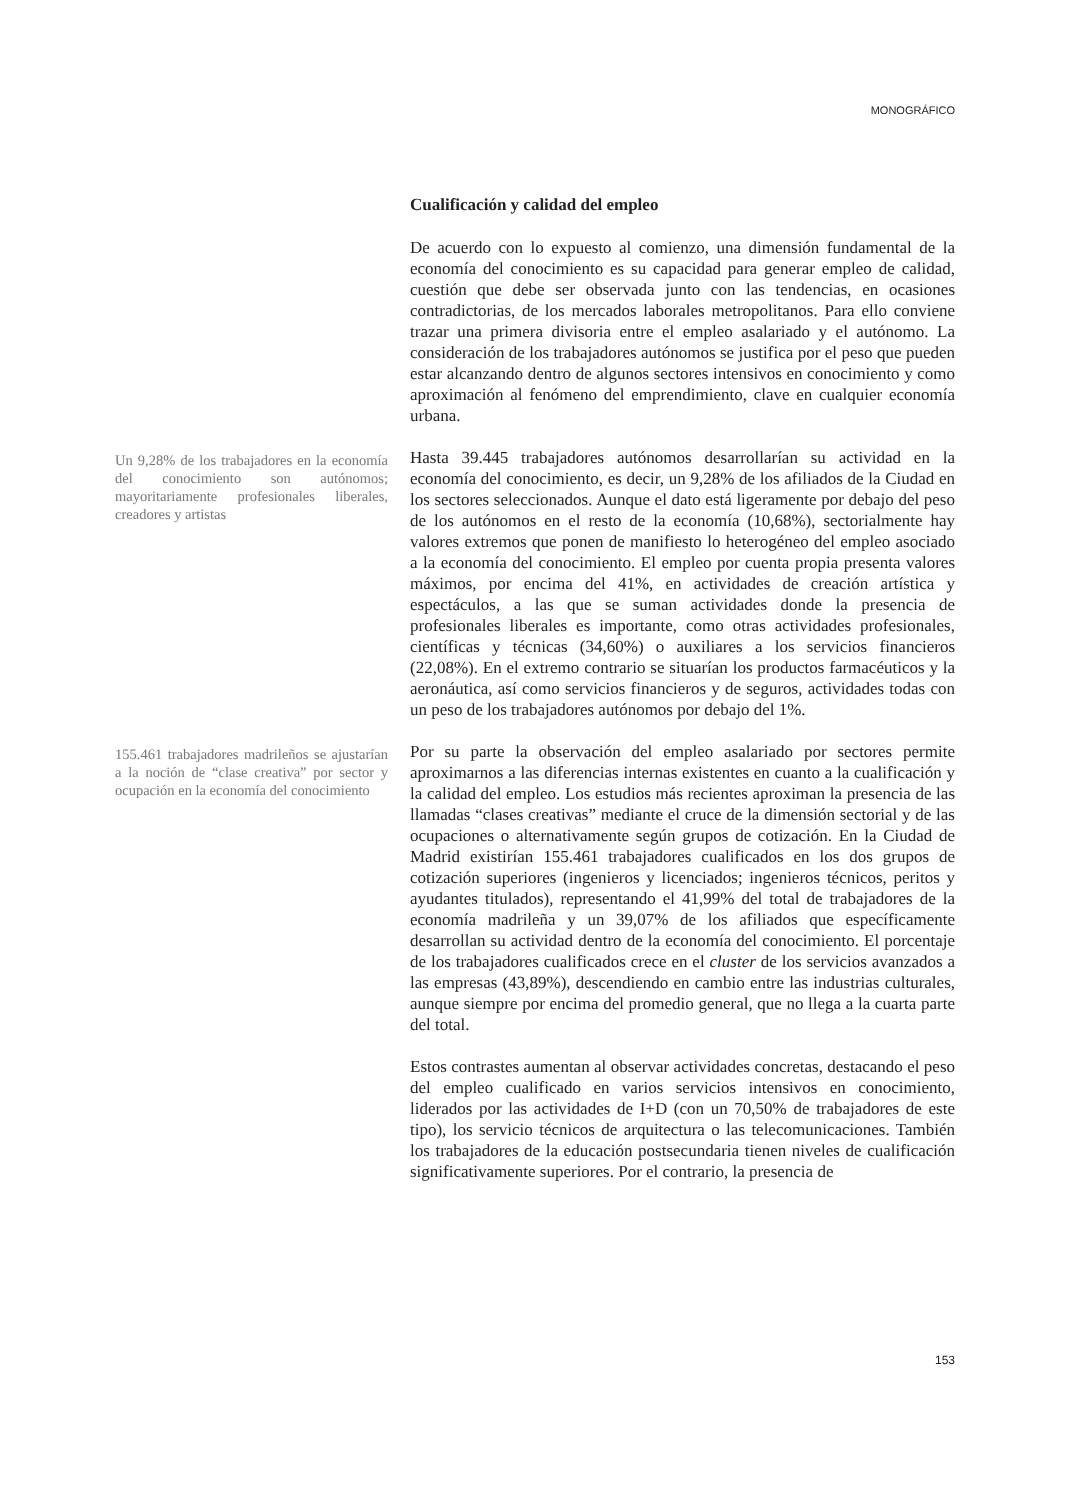MONOGRÁFICO
Cualificación y calidad del empleo
De acuerdo con lo expuesto al comienzo, una dimensión fundamental de la economía del conocimiento es su capacidad para generar empleo de calidad, cuestión que debe ser observada junto con las tendencias, en ocasiones contradictorias, de los mercados laborales metropolitanos. Para ello conviene trazar una primera divisoria entre el empleo asalariado y el autónomo. La consideración de los trabajadores autónomos se justifica por el peso que pueden estar alcanzando dentro de algunos sectores intensivos en conocimiento y como aproximación al fenómeno del emprendimiento, clave en cualquier economía urbana.
Un 9,28% de los trabajadores en la economía del conocimiento son autónomos; mayoritariamente profesionales liberales, creadores y artistas
Hasta 39.445 trabajadores autónomos desarrollarían su actividad en la economía del conocimiento, es decir, un 9,28% de los afiliados de la Ciudad en los sectores seleccionados. Aunque el dato está ligeramente por debajo del peso de los autónomos en el resto de la economía (10,68%), sectorialmente hay valores extremos que ponen de manifiesto lo heterogéneo del empleo asociado a la economía del conocimiento. El empleo por cuenta propia presenta valores máximos, por encima del 41%, en actividades de creación artística y espectáculos, a las que se suman actividades donde la presencia de profesionales liberales es importante, como otras actividades profesionales, científicas y técnicas (34,60%) o auxiliares a los servicios financieros (22,08%). En el extremo contrario se situarían los productos farmacéuticos y la aeronáutica, así como servicios financieros y de seguros, actividades todas con un peso de los trabajadores autónomos por debajo del 1%.
155.461 trabajadores madrileños se ajustarían a la noción de “clase creativa” por sector y ocupación en la economía del conocimiento
Por su parte la observación del empleo asalariado por sectores permite aproximarnos a las diferencias internas existentes en cuanto a la cualificación y la calidad del empleo. Los estudios más recientes aproximan la presencia de las llamadas “clases creativas” mediante el cruce de la dimensión sectorial y de las ocupaciones o alternativamente según grupos de cotización. En la Ciudad de Madrid existirían 155.461 trabajadores cualificados en los dos grupos de cotización superiores (ingenieros y licenciados; ingenieros técnicos, peritos y ayudantes titulados), representando el 41,99% del total de trabajadores de la economía madrileña y un 39,07% de los afiliados que específicamente desarrollan su actividad dentro de la economía del conocimiento. El porcentaje de los trabajadores cualificados crece en el cluster de los servicios avanzados a las empresas (43,89%), descendiendo en cambio entre las industrias culturales, aunque siempre por encima del promedio general, que no llega a la cuarta parte del total.
Estos contrastes aumentan al observar actividades concretas, destacando el peso del empleo cualificado en varios servicios intensivos en conocimiento, liderados por las actividades de I+D (con un 70,50% de trabajadores de este tipo), los servicio técnicos de arquitectura o las telecomunicaciones. También los trabajadores de la educación postsecundaria tienen niveles de cualificación significativamente superiores. Por el contrario, la presencia de
153